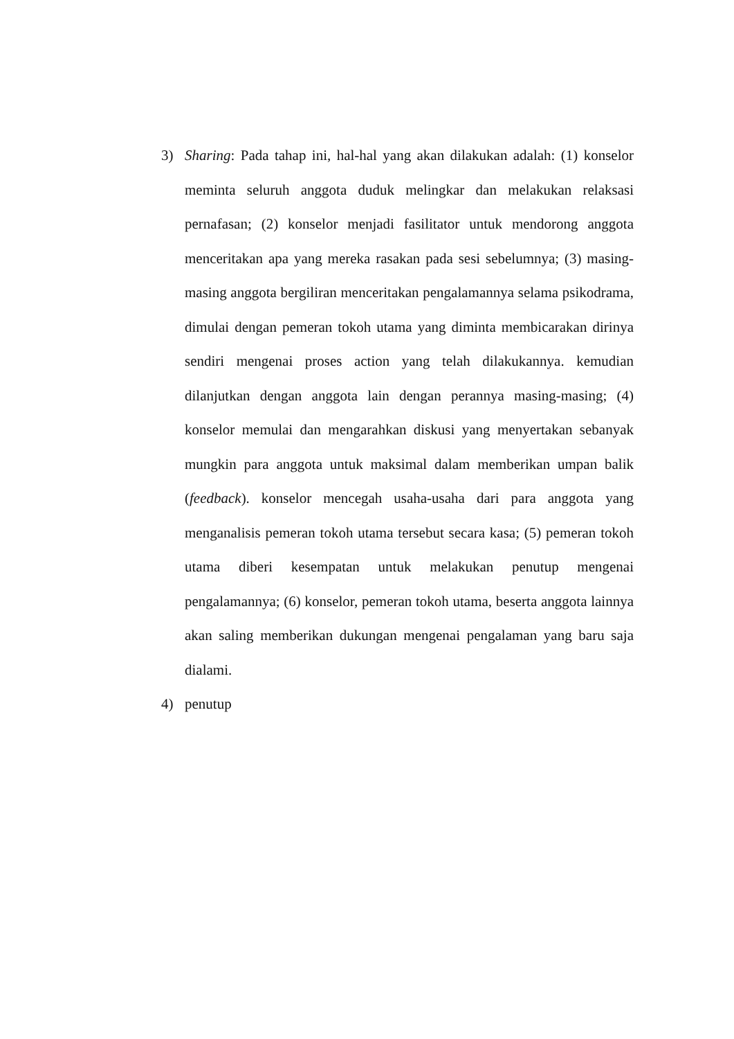3) Sharing: Pada tahap ini, hal-hal yang akan dilakukan adalah: (1) konselor meminta seluruh anggota duduk melingkar dan melakukan relaksasi pernafasan; (2) konselor menjadi fasilitator untuk mendorong anggota menceritakan apa yang mereka rasakan pada sesi sebelumnya; (3) masing-masing anggota bergiliran menceritakan pengalamannya selama psikodrama, dimulai dengan pemeran tokoh utama yang diminta membicarakan dirinya sendiri mengenai proses action yang telah dilakukannya. kemudian dilanjutkan dengan anggota lain dengan perannya masing-masing; (4) konselor memulai dan mengarahkan diskusi yang menyertakan sebanyak mungkin para anggota untuk maksimal dalam memberikan umpan balik (feedback). konselor mencegah usaha-usaha dari para anggota yang menganalisis pemeran tokoh utama tersebut secara kasa; (5) pemeran tokoh utama diberi kesempatan untuk melakukan penutup mengenai pengalamannya; (6) konselor, pemeran tokoh utama, beserta anggota lainnya akan saling memberikan dukungan mengenai pengalaman yang baru saja dialami.
4) penutup